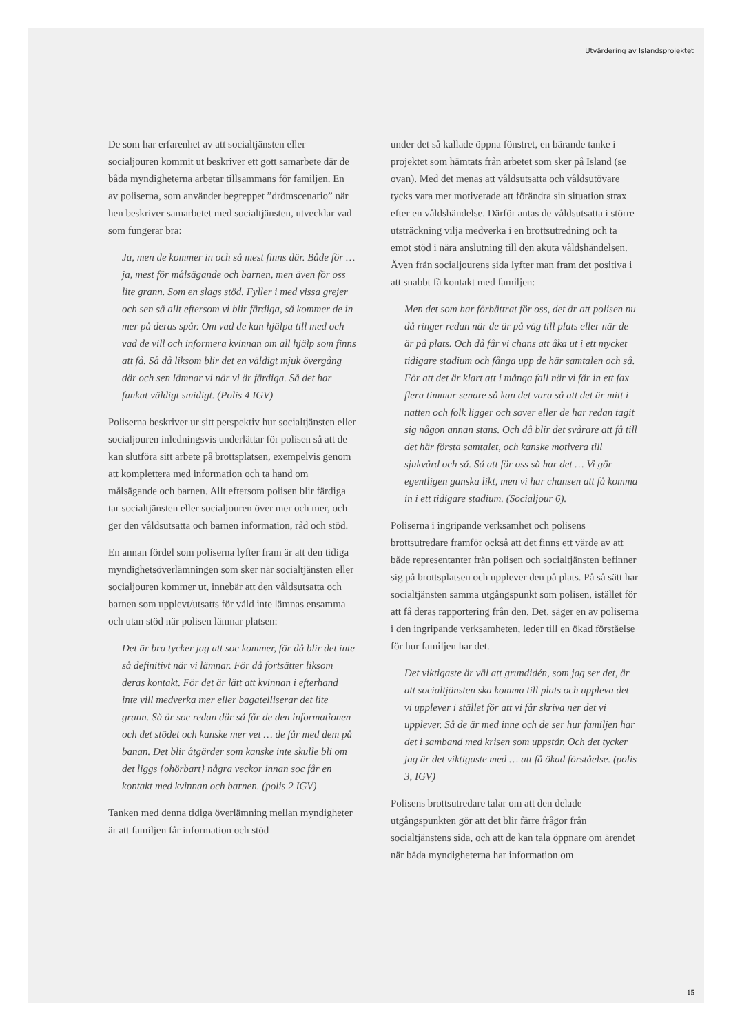Utvärdering av Islandsprojektet
De som har erfarenhet av att socialtjänsten eller socialjouren kommit ut beskriver ett gott samarbete där de båda myndigheterna arbetar tillsammans för familjen. En av poliserna, som använder begreppet ”drömscenario” när hen beskriver samarbetet med socialtjänsten, utvecklar vad som fungerar bra:
Ja, men de kommer in och så mest finns där. Både för … ja, mest för målsägande och barnen, men även för oss lite grann. Som en slags stöd. Fyller i med vissa grejer och sen så allt eftersom vi blir färdiga, så kommer de in mer på deras spår. Om vad de kan hjälpa till med och vad de vill och informera kvinnan om all hjälp som finns att få. Så då liksom blir det en väldigt mjuk övergång där och sen lämnar vi när vi är färdiga. Så det har funkat väldigt smidigt. (Polis 4 IGV)
Poliserna beskriver ur sitt perspektiv hur socialtjänsten eller socialjouren inledningsvis underlättar för polisen så att de kan slutföra sitt arbete på brottsplatsen, exempelvis genom att komplettera med information och ta hand om målsägande och barnen. Allt eftersom polisen blir färdiga tar socialtjänsten eller socialjouren över mer och mer, och ger den våldsutsatta och barnen information, råd och stöd.
En annan fördel som poliserna lyfter fram är att den tidiga myndighetsöverlämningen som sker när socialtjänsten eller socialjouren kommer ut, innebär att den våldsutsatta och barnen som upplevt/utsatts för våld inte lämnas ensamma och utan stöd när polisen lämnar platsen:
Det är bra tycker jag att soc kommer, för då blir det inte så definitivt när vi lämnar. För då fortsätter liksom deras kontakt. För det är lätt att kvinnan i efterhand inte vill medverka mer eller bagatelliserar det lite grann. Så är soc redan där så får de den informationen och det stödet och kanske mer vet … de får med dem på banan. Det blir åtgärder som kanske inte skulle bli om det liggs {ohörbart} några veckor innan soc får en kontakt med kvinnan och barnen. (polis 2 IGV)
Tanken med denna tidiga överlämning mellan myndigheter är att familjen får information och stöd
under det så kallade öppna fönstret, en bärande tanke i projektet som hämtats från arbetet som sker på Island (se ovan). Med det menas att våldsutsatta och våldsutövare tycks vara mer motiverade att förändra sin situation strax efter en våldshändelse. Därför antas de våldsutsatta i större utsträckning vilja medverka i en brottsutredning och ta emot stöd i nära anslutning till den akuta våldshändelsen. Även från socialjourens sida lyfter man fram det positiva i att snabbt få kontakt med familjen:
Men det som har förbättrat för oss, det är att polisen nu då ringer redan när de är på väg till plats eller när de är på plats. Och då får vi chans att åka ut i ett mycket tidigare stadium och fånga upp de här samtalen och så. För att det är klart att i många fall när vi får in ett fax flera timmar senare så kan det vara så att det är mitt i natten och folk ligger och sover eller de har redan tagit sig någon annan stans. Och då blir det svårare att få till det här första samtalet, och kanske motivera till sjukvård och så. Så att för oss så har det … Vi gör egentligen ganska likt, men vi har chansen att få komma in i ett tidigare stadium. (Socialjour 6).
Poliserna i ingripande verksamhet och polisens brottsutredare framför också att det finns ett värde av att både representanter från polisen och socialtjänsten befinner sig på brottsplatsen och upplever den på plats. På så sätt har socialtjänsten samma utgångspunkt som polisen, istället för att få deras rapportering från den. Det, säger en av poliserna i den ingripande verksamheten, leder till en ökad förståelse för hur familjen har det.
Det viktigaste är väl att grundidén, som jag ser det, är att socialtjänsten ska komma till plats och uppleva det vi upplever i stället för att vi får skriva ner det vi upplever. Så de är med inne och de ser hur familjen har det i samband med krisen som uppstår. Och det tycker jag är det viktigaste med … att få ökad förståelse. (polis 3, IGV)
Polisens brottsutredare talar om att den delade utgångspunkten gör att det blir färre frågor från socialtjänstens sida, och att de kan tala öppnare om ärendet när båda myndigheterna har information om
15